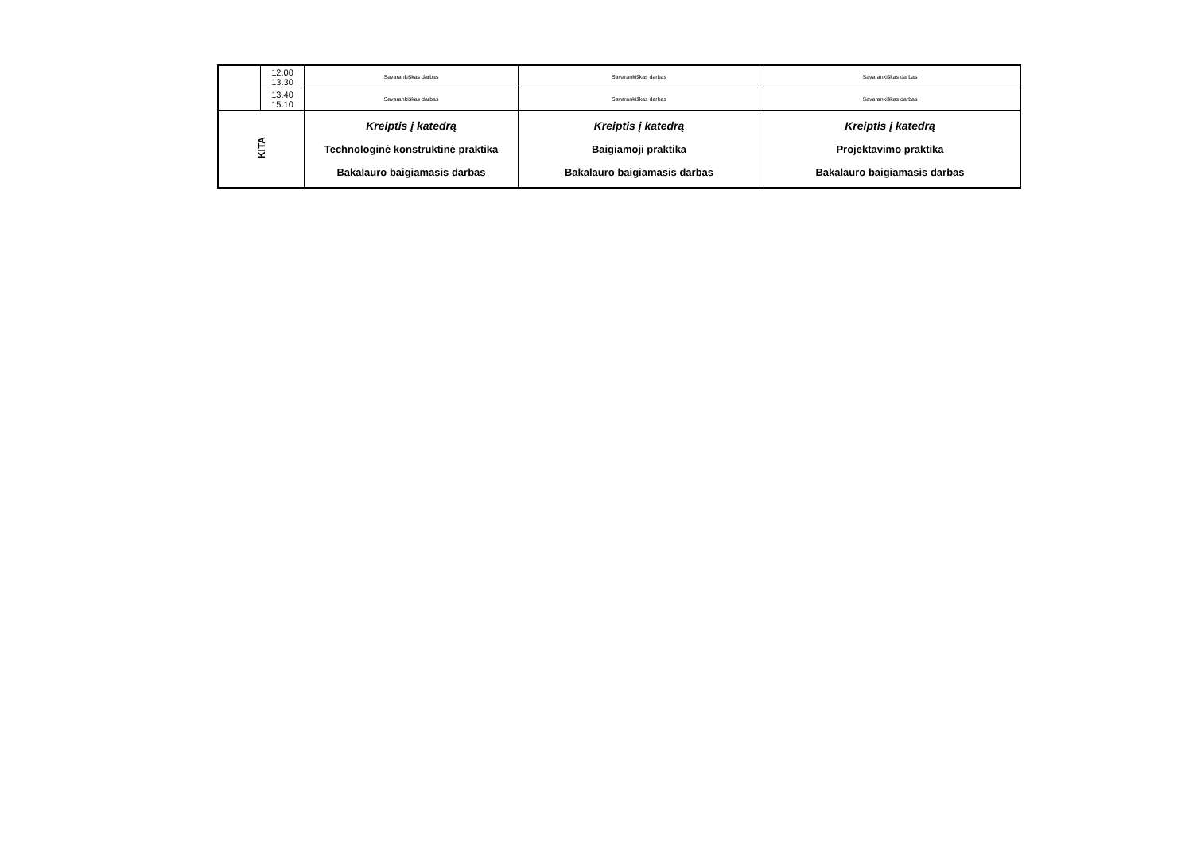| | 12.00 13.30 | Savarankiškas darbas | Savarankiškas darbas | Savarankiškas darbas |
| | 13.40 15.10 | Savarankiškas darbas | Savarankiškas darbas | Savarankiškas darbas |
| KITA | | Kreiptis į katedrą Technologinė konstruktinė praktika Bakalauro baigiamasis darbas | Kreiptis į katedrą Baigiamoji praktika Bakalauro baigiamasis darbas | Kreiptis į katedrą Projektavimo praktika Bakalauro baigiamasis darbas |